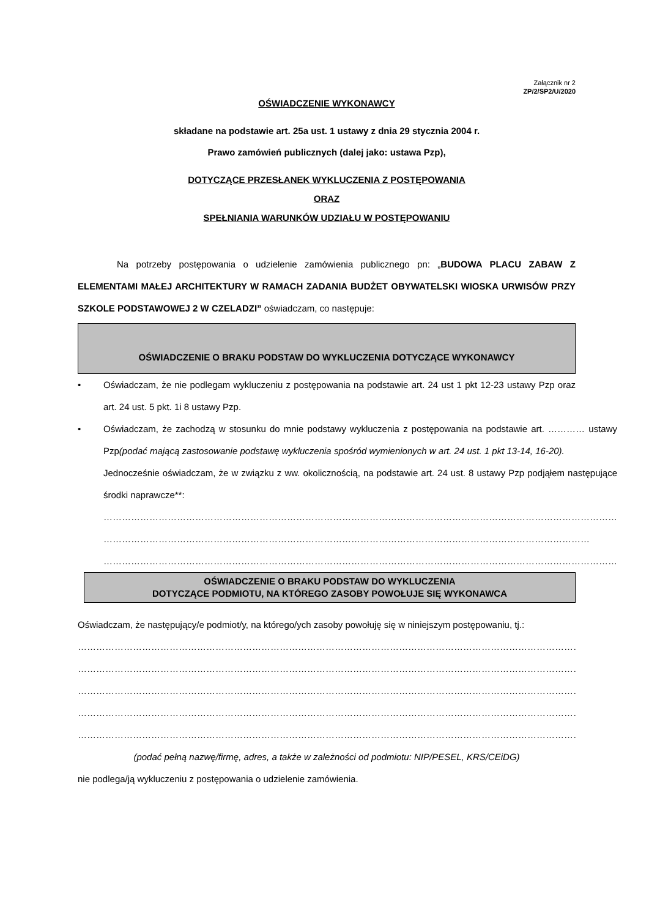Załącznik nr 2
ZP/2/SP2/U/2020
OŚWIADCZENIE WYKONAWCY
składane na podstawie art. 25a ust. 1 ustawy z dnia 29 stycznia 2004 r.
Prawo zamówień publicznych (dalej jako: ustawa Pzp),
DOTYCZĄCE PRZESŁANEK WYKLUCZENIA Z POSTĘPOWANIA
ORAZ
SPEŁNIANIA WARUNKÓW UDZIAŁU W POSTĘPOWANIU
Na potrzeby postępowania o udzielenie zamówienia publicznego pn: „BUDOWA PLACU ZABAW Z ELEMENTAMI MAŁEJ ARCHITEKTURY W RAMACH ZADANIA BUDŻET OBYWATELSKI WIOSKA URWISÓW PRZY SZKOLE PODSTAWOWEJ 2 W CZELADZI” oświadczam, co następuje:
OŚWIADCZENIE O BRAKU PODSTAW DO WYKLUCZENIA DOTYCZĄCE WYKONAWCY
• Oświadczam, że nie podlegam wykluczeniu z postępowania na podstawie art. 24 ust 1 pkt 12-23 ustawy Pzp oraz art. 24 ust. 5 pkt. 1i 8 ustawy Pzp.
• Oświadczam, że zachodzą w stosunku do mnie podstawy wykluczenia z postępowania na podstawie art. ………… ustawy Pzp(podać mającą zastosowanie podstawę wykluczenia spośród wymienionych w art. 24 ust. 1 pkt 13-14, 16-20).
Jednocześnie oświadczam, że w związku z ww. okolicznością, na podstawie art. 24 ust. 8 ustawy Pzp podjąłem następujące środki naprawcze**:
……………………………………………………………………………………………………………………………………………………
……………………………………………………………………………………………………………………………………………
……………………………………………………………………………………………………………………………………………………
OŚWIADCZENIE O BRAKU PODSTAW DO WYKLUCZENIA
DOTYCZĄCE PODMIOTU, NA KTÓREGO ZASOBY POWOŁUJE SIĘ WYKONAWCA
Oświadczam, że następujący/e podmiot/y, na którego/ych zasoby powołuję się w niniejszym postępowaniu, tj.:
……………………………………………………………………………………………………………………………………………………
……………………………………………………………………………………………………………………………………………………
……………………………………………………………………………………………………………………………………………………
……………………………………………………………………………………………………………………………………………………
……………………………………………………………………………………………………………………………………………………
(podać pełną nazwę/firmę, adres, a także w zależności od podmiotu: NIP/PESEL, KRS/CEiDG)
nie podlega/ją wykluczeniu z postępowania o udzielenie zamówienia.